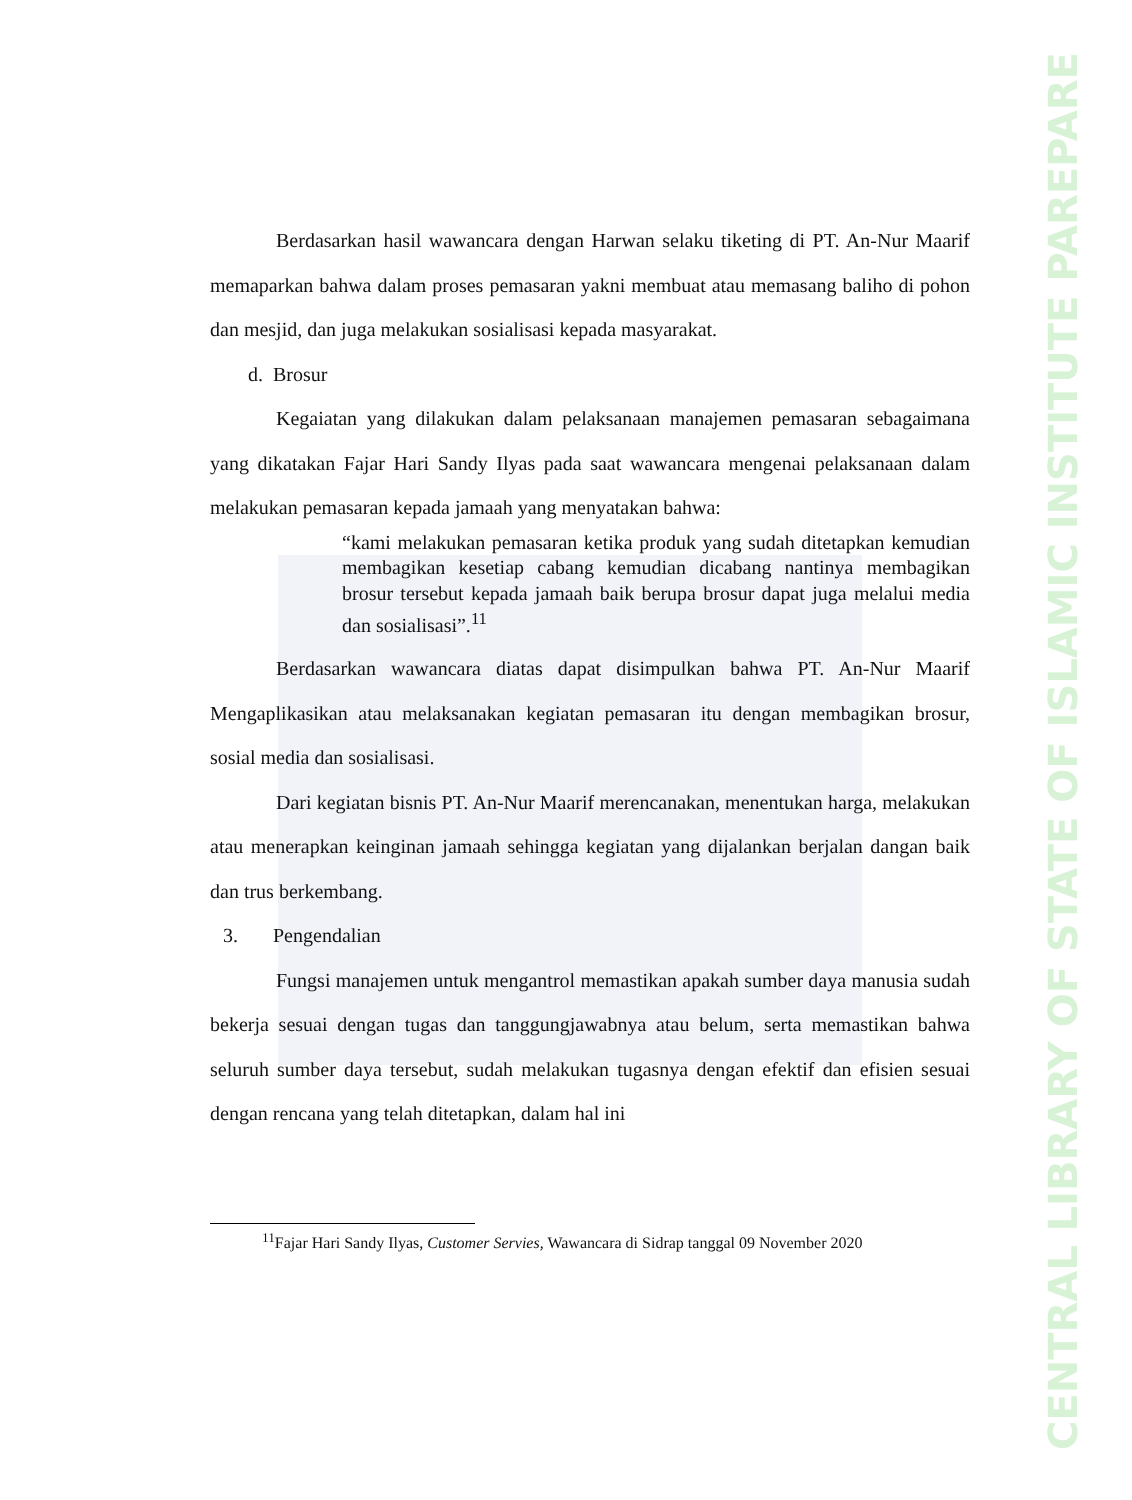Berdasarkan hasil wawancara dengan Harwan selaku tiketing di PT. An-Nur Maarif memaparkan bahwa dalam proses pemasaran yakni membuat atau memasang baliho di pohon dan mesjid, dan juga melakukan sosialisasi kepada masyarakat.
d. Brosur
Kegaiatan yang dilakukan dalam pelaksanaan manajemen pemasaran sebagaimana yang dikatakan Fajar Hari Sandy Ilyas pada saat wawancara mengenai pelaksanaan dalam melakukan pemasaran kepada jamaah yang menyatakan bahwa:
“kami melakukan pemasaran ketika produk yang sudah ditetapkan kemudian membagikan kesetiap cabang kemudian dicabang nantinya membagikan brosur tersebut kepada jamaah baik berupa brosur dapat juga melalui media dan sosialisasi”.<sup>11</sup>
Berdasarkan wawancara diatas dapat disimpulkan bahwa PT. An-Nur Maarif Mengaplikasikan atau melaksanakan kegiatan pemasaran itu dengan membagikan brosur, sosial media dan sosialisasi.
Dari kegiatan bisnis PT. An-Nur Maarif merencanakan, menentukan harga, melakukan atau menerapkan keinginan jamaah sehingga kegiatan yang dijalankan berjalan dangan baik dan trus berkembang.
3. Pengendalian
Fungsi manajemen untuk mengantrol memastikan apakah sumber daya manusia sudah bekerja sesuai dengan tugas dan tanggungjawabnya atau belum, serta memastikan bahwa seluruh sumber daya tersebut, sudah melakukan tugasnya dengan efektif dan efisien sesuai dengan rencana yang telah ditetapkan, dalam hal ini
<sup>11</sup> Fajar Hari Sandy Ilyas, Customer Servies, Wawancara di Sidrap tanggal 09 November 2020
CENTRAL LIBRARY OF STATE OF ISLAMIC INSTITUTE PAREPARE